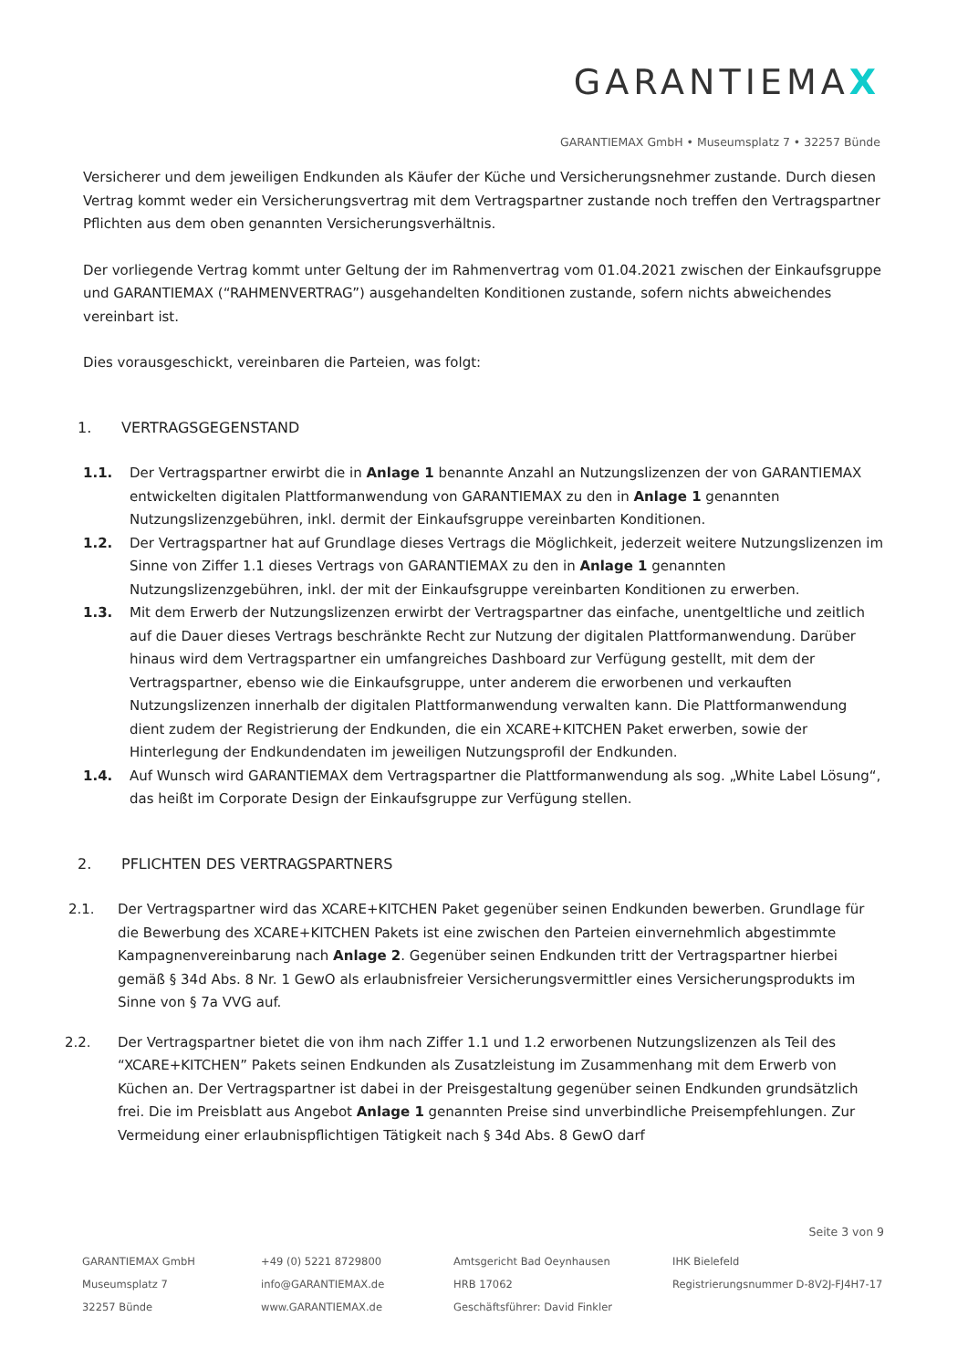GARANTIEMAX
GARANTIEMAX GmbH • Museumsplatz 7 • 32257 Bünde
Versicherer und dem jeweiligen Endkunden als Käufer der Küche und Versicherungsnehmer zustande. Durch diesen Vertrag kommt weder ein Versicherungsvertrag mit dem Vertragspartner zustande noch treffen den Vertragspartner Pflichten aus dem oben genannten Versicherungsverhältnis.
Der vorliegende Vertrag kommt unter Geltung der im Rahmenvertrag vom 01.04.2021 zwischen der Einkaufsgruppe und GARANTIEMAX (“RAHMENVERTRAG”) ausgehandelten Konditionen zustande, sofern nichts abweichendes vereinbart ist.
Dies vorausgeschickt, vereinbaren die Parteien, was folgt:
1. VERTRAGSGEGENSTAND
1.1. Der Vertragspartner erwirbt die in Anlage 1 benannte Anzahl an Nutzungslizenzen der von GARANTIEMAX entwickelten digitalen Plattformanwendung von GARANTIEMAX zu den in Anlage 1 genannten Nutzungslizenzgebühren, inkl. dermit der Einkaufsgruppe vereinbarten Konditionen.
1.2. Der Vertragspartner hat auf Grundlage dieses Vertrags die Möglichkeit, jederzeit weitere Nutzungslizenzen im Sinne von Ziffer 1.1 dieses Vertrags von GARANTIEMAX zu den in Anlage 1 genannten Nutzungslizenzgebühren, inkl. der mit der Einkaufsgruppe vereinbarten Konditionen zu erwerben.
1.3. Mit dem Erwerb der Nutzungslizenzen erwirbt der Vertragspartner das einfache, unentgeltliche und zeitlich auf die Dauer dieses Vertrags beschränkte Recht zur Nutzung der digitalen Plattformanwendung. Darüber hinaus wird dem Vertragspartner ein umfangreiches Dashboard zur Verfügung gestellt, mit dem der Vertragspartner, ebenso wie die Einkaufsgruppe, unter anderem die erworbenen und verkauften Nutzungslizenzen innerhalb der digitalen Plattformanwendung verwalten kann. Die Plattformanwendung dient zudem der Registrierung der Endkunden, die ein XCARE+KITCHEN Paket erwerben, sowie der Hinterlegung der Endkundendaten im jeweiligen Nutzungsprofil der Endkunden.
1.4. Auf Wunsch wird GARANTIEMAX dem Vertragspartner die Plattformanwendung als sog. „White Label Lösung“, das heißt im Corporate Design der Einkaufsgruppe zur Verfügung stellen.
2. PFLICHTEN DES VERTRAGSPARTNERS
2.1. Der Vertragspartner wird das XCARE+KITCHEN Paket gegenüber seinen Endkunden bewerben. Grundlage für die Bewerbung des XCARE+KITCHEN Pakets ist eine zwischen den Parteien einvernehmlich abgestimmte Kampagnenvereinbarung nach Anlage 2. Gegenüber seinen Endkunden tritt der Vertragspartner hierbei gemäß § 34d Abs. 8 Nr. 1 GewO als erlaubnisfreier Versicherungsvermittler eines Versicherungsprodukts im Sinne von § 7a VVG auf.
2.2. Der Vertragspartner bietet die von ihm nach Ziffer 1.1 und 1.2 erworbenen Nutzungslizenzen als Teil des “XCARE+KITCHEN” Pakets seinen Endkunden als Zusatzleistung im Zusammenhang mit dem Erwerb von Küchen an. Der Vertragspartner ist dabei in der Preisgestaltung gegenüber seinen Endkunden grundsätzlich frei. Die im Preisblatt aus Angebot Anlage 1 genannten Preise sind unverbindliche Preisempfehlungen. Zur Vermeidung einer erlaubnispflichtigen Tätigkeit nach § 34d Abs. 8 GewO darf
Seite 3 von 9
GARANTIEMAX GmbH
Museumsplatz 7
32257 Bünde
+49 (0) 5221 8729800
info@GARANTIEMAX.de
www.GARANTIEMAX.de
Amtsgericht Bad Oeynhausen
HRB 17062
Geschäftsführer: David Finkler
IHK Bielefeld
Registrierungsnummer D-8V2J-FJ4H7-17